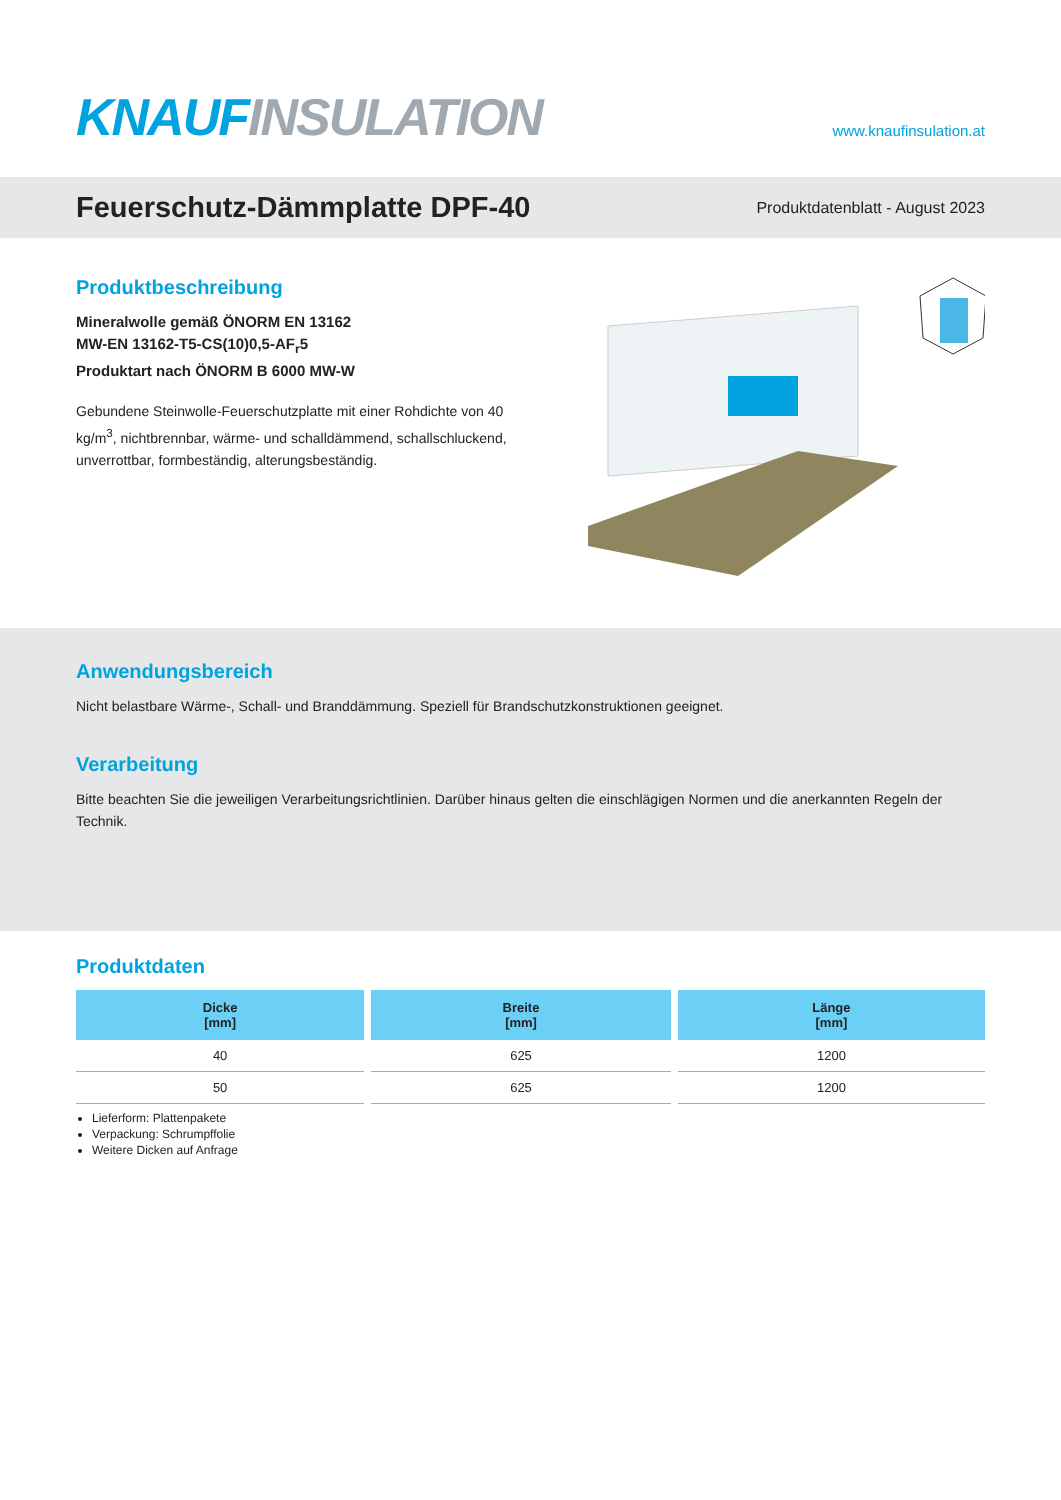KNAUF INSULATION
www.knaufinsulation.at
Feuerschutz-Dämmplatte DPF-40
Produktdatenblatt - August 2023
Produktbeschreibung
Mineralwolle gemäß ÖNORM EN 13162
MW-EN 13162-T5-CS(10)0,5-AF<sub>r</sub>5
Produktart nach ÖNORM B 6000 MW-W
Gebundene Steinwolle-Feuerschutzplatte mit einer Rohdichte von 40 kg/m<sup>3</sup>, nichtbrennbar, wärme- und schalldämmend, schallschluckend, unverrottbar, formbeständig, alterungsbeständig.
Anwendungsbereich
Nicht belastbare Wärme-, Schall- und Branddämmung. Speziell für Brandschutzkonstruktionen geeignet.
Verarbeitung
Bitte beachten Sie die jeweiligen Verarbeitungsrichtlinien. Darüber hinaus gelten die einschlägigen Normen und die anerkannten Regeln der Technik.
Produktdaten
| Dicke [mm] | Breite [mm] | Länge [mm] |
| --- | --- | --- |
| 40 | 625 | 1200 |
| 50 | 625 | 1200 |
Lieferform: Plattenpakete
Verpackung: Schrumpffolie
Weitere Dicken auf Anfrage